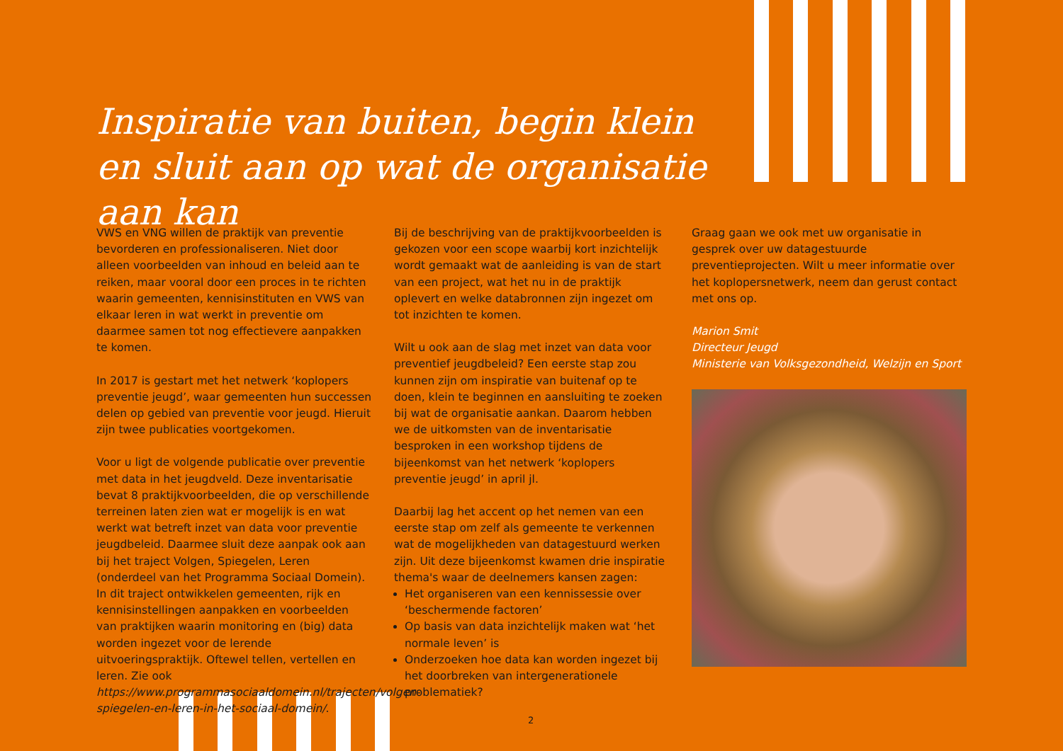Inspiratie van buiten, begin klein en sluit aan op wat de organisatie aan kan
VWS en VNG willen de praktijk van preventie bevorderen en professionaliseren. Niet door alleen voorbeelden van inhoud en beleid aan te reiken, maar vooral door een proces in te richten waarin gemeenten, kennisinstituten en VWS van elkaar leren in wat werkt in preventie om daarmee samen tot nog effectievere aanpakken te komen.
In 2017 is gestart met het netwerk ‘koplopers preventie jeugd’, waar gemeenten hun successen delen op gebied van preventie voor jeugd. Hieruit zijn twee publicaties voortgekomen.
Voor u ligt de volgende publicatie over preventie met data in het jeugdveld. Deze inventarisatie bevat 8 praktijkvoorbeelden, die op verschillende terreinen laten zien wat er mogelijk is en wat werkt wat betreft inzet van data voor preventie jeugdbeleid. Daarmee sluit deze aanpak ook aan bij het traject Volgen, Spiegelen, Leren (onderdeel van het Programma Sociaal Domein). In dit traject ontwikkelen gemeenten, rijk en kennisinstellingen aanpakken en voorbeelden van praktijken waarin monitoring en (big) data worden ingezet voor de lerende uitvoeringspraktijk. Oftewel tellen, vertellen en leren. Zie ook https://www.programmasociaaldomein.nl/trajecten/volgen-spiegelen-en-leren-in-het-sociaal-domein/.
Bij de beschrijving van de praktijkvoorbeelden is gekozen voor een scope waarbij kort inzichtelijk wordt gemaakt wat de aanleiding is van de start van een project, wat het nu in de praktijk oplevert en welke databronnen zijn ingezet om tot inzichten te komen.
Wilt u ook aan de slag met inzet van data voor preventief jeugdbeleid? Een eerste stap zou kunnen zijn om inspiratie van buitenaf op te doen, klein te beginnen en aansluiting te zoeken bij wat de organisatie aankan. Daarom hebben we de uitkomsten van de inventarisatie besproken in een workshop tijdens de bijeenkomst van het netwerk ‘koplopers preventie jeugd’ in april jl.
Daarbij lag het accent op het nemen van een eerste stap om zelf als gemeente te verkennen wat de mogelijkheden van datagestuurd werken zijn. Uit deze bijeenkomst kwamen drie inspiratie thema's waar de deelnemers kansen zagen:
Het organiseren van een kennissessie over ‘beschermende factoren’
Op basis van data inzichtelijk maken wat ‘het normale leven’ is
Onderzoeken hoe data kan worden ingezet bij het doorbreken van intergenerationele problematiek?
Graag gaan we ook met uw organisatie in gesprek over uw datagestuurde preventieprojecten. Wilt u meer informatie over het koplopersnetwerk, neem dan gerust contact met ons op.
Marion Smit
Directeur Jeugd
Ministerie van Volksgezondheid, Welzijn en Sport
2